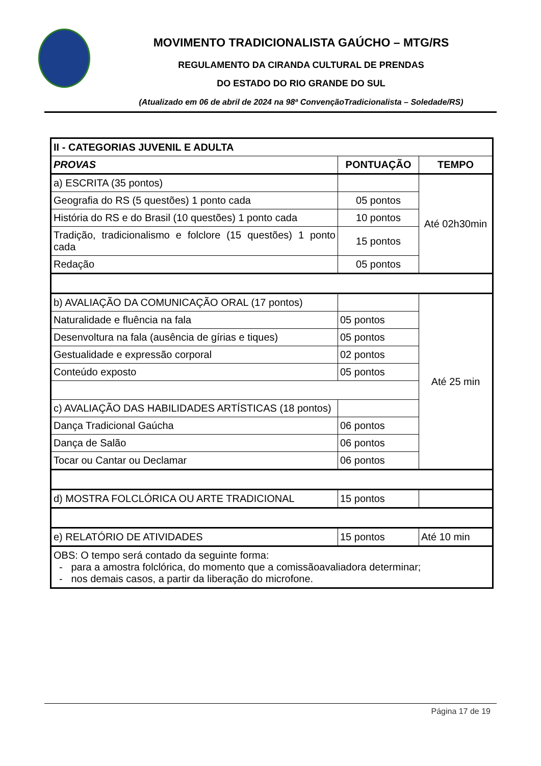MOVIMENTO TRADICIONALISTA GAÚCHO – MTG/RS
REGULAMENTO DA CIRANDA CULTURAL DE PRENDAS
DO ESTADO DO RIO GRANDE DO SUL
(Atualizado em 06 de abril de 2024 na 98ª ConvençãoTradicionalista – Soledade/RS)
| II - CATEGORIAS JUVENIL E ADULTA | | |
| --- | --- | --- |
| PROVAS | PONTUAÇÃO | TEMPO |
| a) ESCRITA (35 pontos) | | Até 02h30min |
| Geografia do RS (5 questões) 1 ponto cada | 05 pontos | |
| História do RS e do Brasil (10 questões) 1 ponto cada | 10 pontos | |
| Tradição, tradicionalismo e folclore (15 questões) 1 ponto cada | 15 pontos | |
| Redação | 05 pontos | |
| b) AVALIAÇÃO DA COMUNICAÇÃO ORAL (17 pontos) | | Até 25 min |
| Naturalidade e fluência na fala | 05 pontos | |
| Desenvoltura na fala (ausência de gírias e tiques) | 05 pontos | |
| Gestualidade e expressão corporal | 02 pontos | |
| Conteúdo exposto | 05 pontos | |
| c) AVALIAÇÃO DAS HABILIDADES ARTÍSTICAS (18 pontos) | | |
| Dança Tradicional Gaúcha | 06 pontos | |
| Dança de Salão | 06 pontos | |
| Tocar ou Cantar ou Declamar | 06 pontos | |
| d) MOSTRA FOLCLÓRICA OU ARTE TRADICIONAL | 15 pontos | |
| e) RELATÓRIO DE ATIVIDADES | 15 pontos | Até 10 min |
| OBS: O tempo será contado da seguinte forma: - para a amostra folclórica, do momento que a comissãoavaliadora determinar; - nos demais casos, a partir da liberação do microfone. | | |
Página 17 de 19